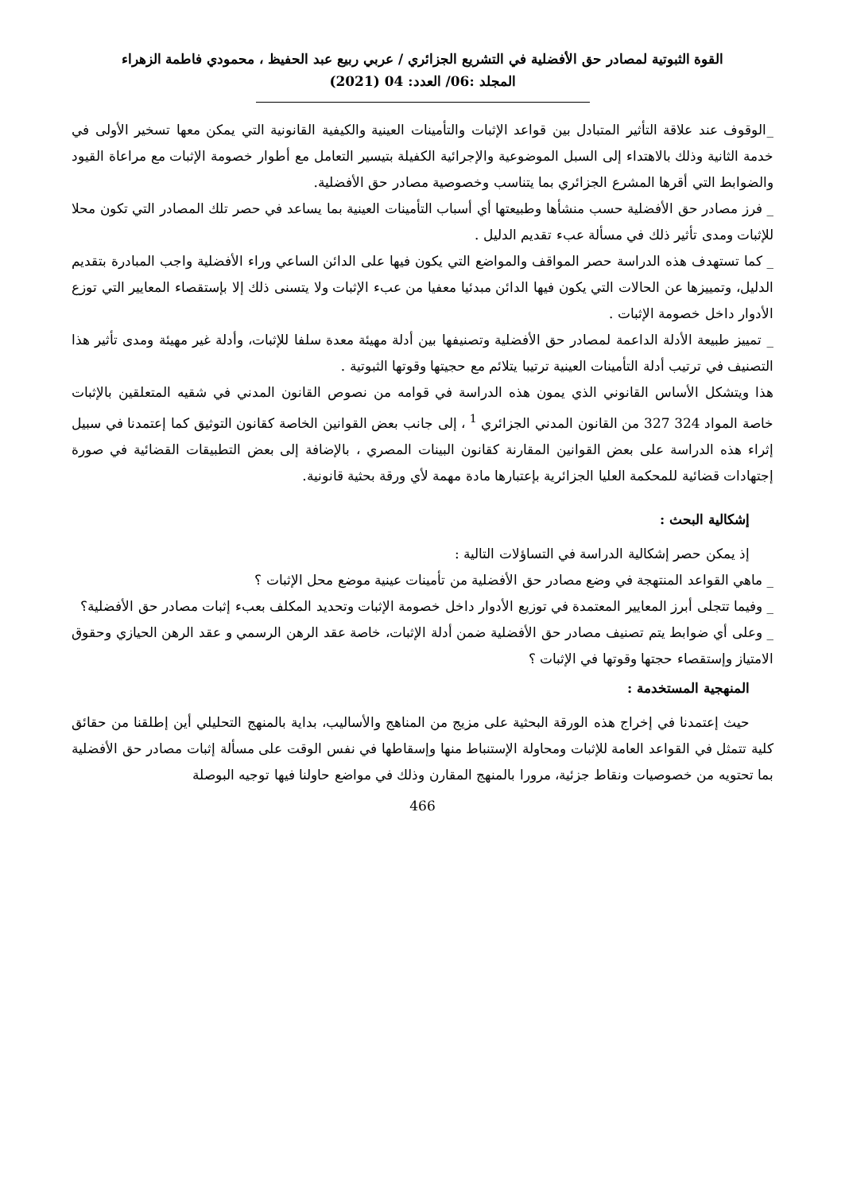القوة الثبوتية لمصادر حق الأفضلية في التشريع الجزائري / عربي ربيع عبد الحفيظ ، محمودي فاطمة الزهراء
المجلد :06/ العدد: 04 (2021)
_الوقوف عند علاقة التأثير المتبادل بين قواعد الإثبات والتأمينات العينية والكيفية القانونية التي يمكن معها تسخير الأولى في خدمة الثانية وذلك بالاهتداء إلى السبل الموضوعية والإجرائية الكفيلة بتيسير التعامل مع أطوار خصومة الإثبات مع مراعاة القيود والضوابط التي أقرها المشرع الجزائري بما يتناسب وخصوصية مصادر حق الأفضلية.
_ فرز مصادر حق الأفضلية حسب منشأها وطبيعتها أي أسباب التأمينات العينية بما يساعد في حصر تلك المصادر التي تكون محلا للإثبات ومدى تأثير ذلك في مسألة عبء تقديم الدليل .
_ كما تستهدف هذه الدراسة حصر المواقف والمواضع التي يكون فيها على الدائن الساعي وراء الأفضلية واجب المبادرة بتقديم الدليل، وتمييزها عن الحالات التي يكون فيها الدائن مبدئيا معفيا من عبء الإثبات ولا يتسنى ذلك إلا بإستقصاء المعايير التي توزع الأدوار داخل خصومة الإثبات .
_ تمييز طبيعة الأدلة الداعمة لمصادر حق الأفضلية وتصنيفها بين أدلة مهيئة معدة سلفا للإثبات، وأدلة غير مهيئة ومدى تأثير هذا التصنيف في ترتيب أدلة التأمينات العينية ترتيبا يتلائم مع حجيتها وقوتها الثبوتية .
هذا ويتشكل الأساس القانوني الذي يمون هذه الدراسة في قوامه من نصوص القانون المدني في شقيه المتعلقين بالإثبات خاصة المواد 324 327 من القانون المدني الجزائري <sup>1</sup> ، إلى جانب بعض القوانين الخاصة كقانون التوثيق كما إعتمدنا في سبيل إثراء هذه الدراسة على بعض القوانين المقارنة كقانون البينات المصري ، بالإضافة إلى بعض التطبيقات القضائية في صورة إجتهادات قضائية للمحكمة العليا الجزائرية بإعتبارها مادة مهمة لأي ورقة بحثية قانونية.
إشكالية البحث :
إذ يمكن حصر إشكالية الدراسة في التساؤلات التالية :
_ ماهي القواعد المنتهجة في وضع مصادر حق الأفضلية من تأمينات عينية موضع محل الإثبات ؟
_ وفيما تتجلى أبرز المعايير المعتمدة في توزيع الأدوار داخل خصومة الإثبات وتحديد المكلف بعبء إثبات مصادر حق الأفضلية؟
_ وعلى أي ضوابط يتم تصنيف مصادر حق الأفضلية ضمن أدلة الإثبات، خاصة عقد الرهن الرسمي و عقد الرهن الحيازي وحقوق الامتياز وإستقصاء حجتها وقوتها في الإثبات ؟
المنهجية المستخدمة :
حيث إعتمدنا في إخراج هذه الورقة البحثية على مزيج من المناهج والأساليب، بداية بالمنهج التحليلي أين إطلقنا من حقائق كلية تتمثل في القواعد العامة للإثبات ومحاولة الإستنباط منها وإسقاطها في نفس الوقت على مسألة إثبات مصادر حق الأفضلية بما تحتويه من خصوصيات ونقاط جزئية، مرورا بالمنهج المقارن وذلك في مواضع حاولنا فيها توجيه البوصلة
466